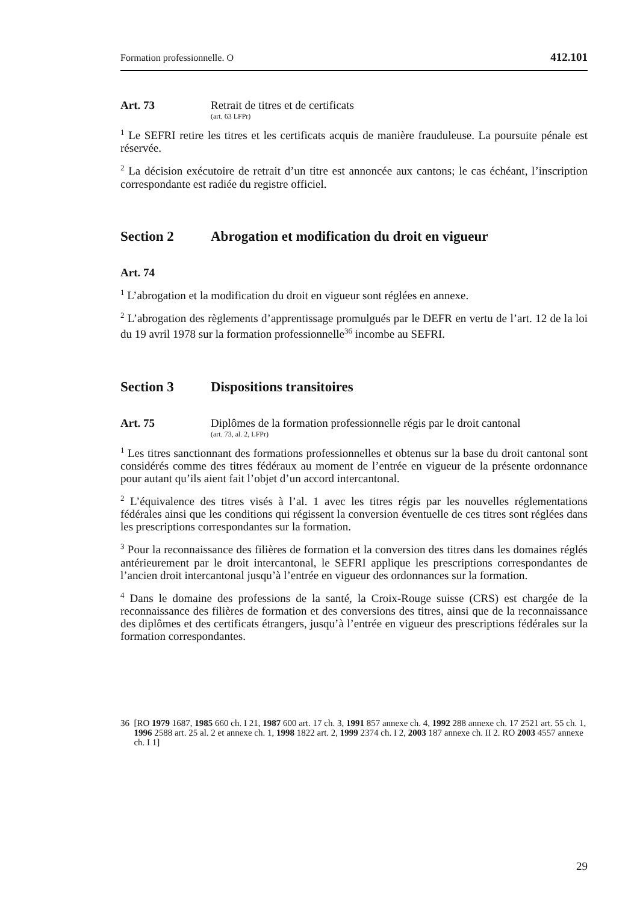Formation professionnelle. O 412.101
Art. 73 Retrait de titres et de certificats
(art. 63 LFPr)
<sup>1</sup> Le SEFRI retire les titres et les certificats acquis de manière frauduleuse. La poursuite pénale est réservée.
<sup>2</sup> La décision exécutoire de retrait d’un titre est annoncée aux cantons; le cas échéant, l’inscription correspondante est radiée du registre officiel.
Section 2 Abrogation et modification du droit en vigueur
Art. 74
<sup>1</sup> L’abrogation et la modification du droit en vigueur sont réglées en annexe.
<sup>2</sup> L’abrogation des règlements d’apprentissage promulgués par le DEFR en vertu de l’art. 12 de la loi du 19 avril 1978 sur la formation professionnelle<sup>36</sup> incombe au SEFRI.
Section 3 Dispositions transitoires
Art. 75 Diplômes de la formation professionnelle régis par le droit cantonal
(art. 73, al. 2, LFPr)
<sup>1</sup> Les titres sanctionnant des formations professionnelles et obtenus sur la base du droit cantonal sont considérés comme des titres fédéraux au moment de l’entrée en vigueur de la présente ordonnance pour autant qu’ils aient fait l’objet d’un accord intercantonal.
<sup>2</sup> L’équivalence des titres visés à l’al. 1 avec les titres régis par les nouvelles réglementations fédérales ainsi que les conditions qui régissent la conversion éventuelle de ces titres sont réglées dans les prescriptions correspondantes sur la formation.
<sup>3</sup> Pour la reconnaissance des filières de formation et la conversion des titres dans les domaines réglés antérieurement par le droit intercantonal, le SEFRI applique les prescriptions correspondantes de l’ancien droit intercantonal jusqu’à l’entrée en vigueur des ordonnances sur la formation.
<sup>4</sup> Dans le domaine des professions de la santé, la Croix-Rouge suisse (CRS) est chargée de la reconnaissance des filières de formation et des conversions des titres, ainsi que de la reconnaissance des diplômes et des certificats étrangers, jusqu’à l’entrée en vigueur des prescriptions fédérales sur la formation correspondantes.
36 [RO 1979 1687, 1985 660 ch. I 21, 1987 600 art. 17 ch. 3, 1991 857 annexe ch. 4, 1992 288 annexe ch. 17 2521 art. 55 ch. 1, 1996 2588 art. 25 al. 2 et annexe ch. 1, 1998 1822 art. 2, 1999 2374 ch. I 2, 2003 187 annexe ch. II 2. RO 2003 4557 annexe ch. I 1]
29